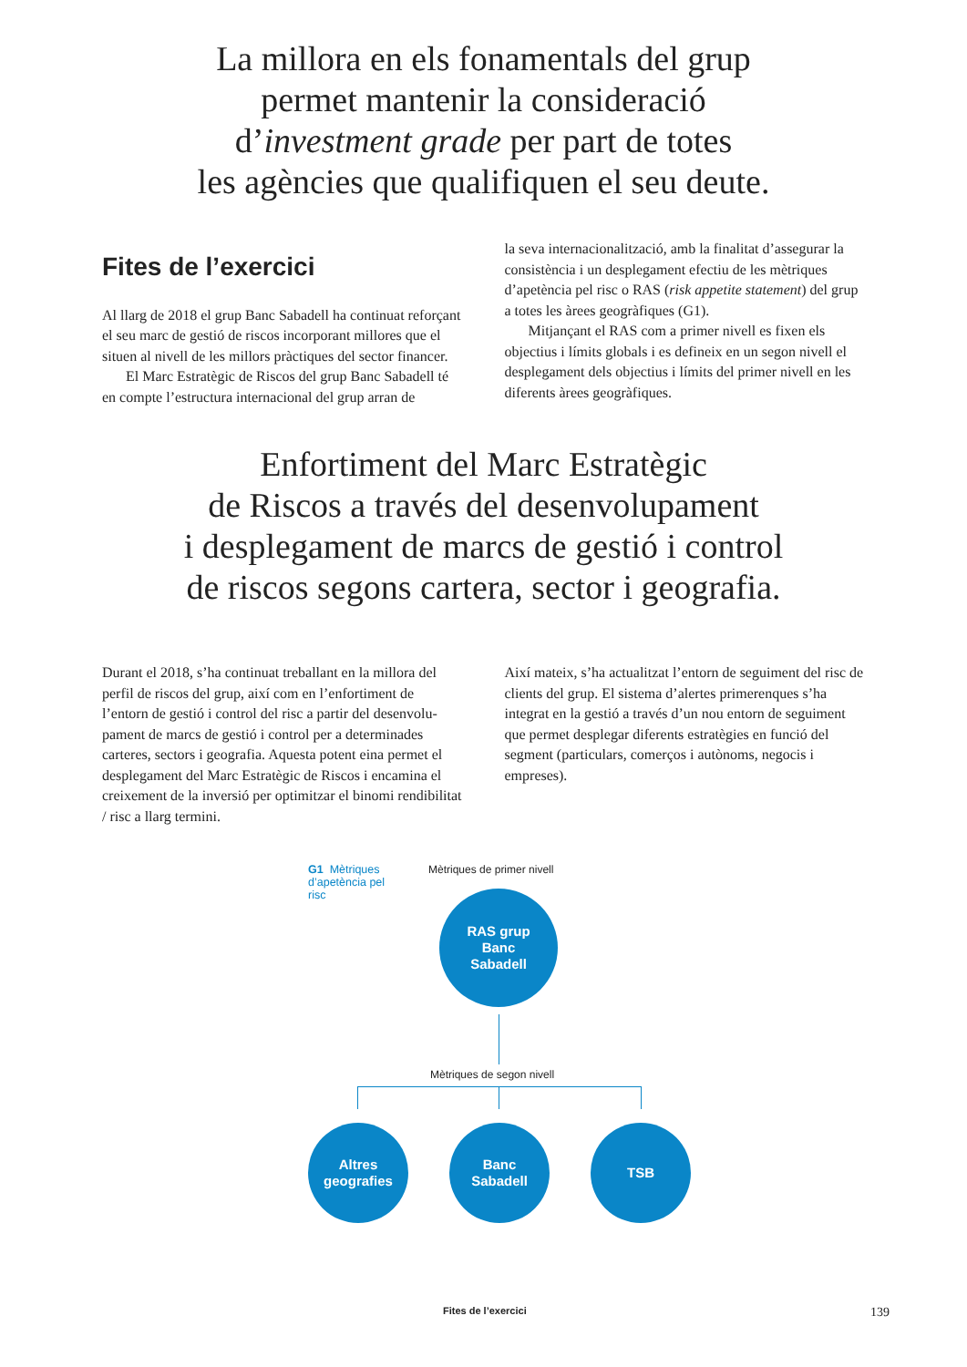La millora en els fonamentals del grup
permet mantenir la consideració
d’investment grade per part de totes
les agències que qualifiquen el seu deute.
Fites de l’exercici
Al llarg de 2018 el grup Banc Sabadell ha continuat refor­çant el seu marc de gestió de riscos incorporant millores que el situen al nivell de les millors pràctiques del sector financer.
El Marc Estratègic de Riscos del grup Banc Sabadell té en compte l’estructura internacional del grup arran de
la seva internacionalització, amb la finalitat d’assegurar la consistència i un desplegament efectiu de les mètriques d’apetència pel risc o RAS (risk appetite statement) del grup a totes les àrees geogràfiques (G1).
Mitjançant el RAS com a primer nivell es fixen els objectius i límits globals i es defineix en un segon nivell el desplegament dels objectius i límits del primer nivell en les diferents àrees geogràfiques.
Enfortiment del Marc Estratègic
de Riscos a través del desenvolupament
i desplegament de marcs de gestió i control
de riscos segons cartera, sector i geografia.
Durant el 2018, s’ha continuat treballant en la millora del perfil de riscos del grup, així com en l’enfortiment de l’entorn de gestió i control del risc a partir del desenvolu­pament de marcs de gestió i control per a determinades carteres, sectors i geografia. Aquesta potent eina permet el desplegament del Marc Estratègic de Riscos i encamina el creixement de la inversió per optimitzar el binomi rendibi­litat / risc a llarg termini.
Així mateix, s’ha actualitzat l’entorn de seguiment del risc de clients del grup. El sistema d’alertes primerenques s’ha integrat en la gestió a través d’un nou entorn de seguiment que permet desplegar diferents estratègies en funció del segment (particulars, comerços i autònoms, negocis i empreses).
G1 Mètriques d’apetència pel risc
Mètriques de primer nivell
RAS grup
Banc
Sabadell
Mètriques de segon nivell
Altres
geografies
Banc
Sabadell
TSB
Fites de l’exercici 139